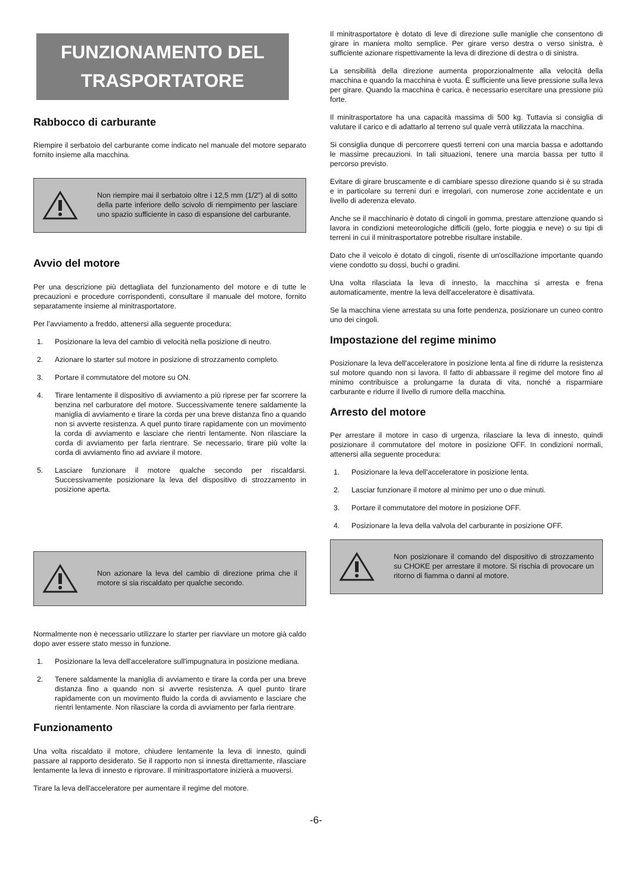FUNZIONAMENTO DEL TRASPORTATORE
Rabbocco di carburante
Riempire il serbatoio del carburante come indicato nel manuale del motore separato fornito insieme alla macchina.
Non riempire mai il serbatoio oltre i 12,5 mm (1/2") al di sotto della parte inferiore dello scivolo di riempimento per lasciare uno spazio sufficiente in caso di espansione del carburante.
Avvio del motore
Per una descrizione più dettagliata del funzionamento del motore e di tutte le precauzioni e procedure corrispondenti, consultare il manuale del motore, fornito separatamente insieme al minitrasportatore.
Per l’avviamento a freddo, attenersi alla seguente procedura:
1. Posizionare la leva del cambio di velocità nella posizione di neutro.
2. Azionare lo starter sul motore in posizione di strozzamento completo.
3. Portare il commutatore del motore su ON.
4. Tirare lentamente il dispositivo di avviamento a più riprese per far scorrere la benzina nel carburatore del motore. Successivamente tenere saldamente la maniglia di avviamento e tirare la corda per una breve distanza fino a quando non si avverte resistenza. A quel punto tirare rapidamente con un movimento la corda di avviamento e lasciare che rientri lentamente. Non rilasciare la corda di avviamento per farla rientrare. Se necessario, tirare più volte la corda di avviamento fino ad avviare il motore.
5. Lasciare funzionare il motore qualche secondo per riscaldarsi. Successivamente posizionare la leva del dispositivo di strozzamento in posizione aperta.
Non azionare la leva del cambio di direzione prima che il motore si sia riscaldato per qualche secondo.
Normalmente non è necessario utilizzare lo starter per riavviare un motore già caldo dopo aver essere stato messo in funzione.
1. Posizionare la leva dell'acceleratore sull'impugnatura in posizione mediana.
2. Tenere saldamente la maniglia di avviamento e tirare la corda per una breve distanza fino a quando non si avverte resistenza. A quel punto tirare rapidamente con un movimento fluido la corda di avviamento e lasciare che rientri lentamente. Non rilasciare la corda di avviamento per farla rientrare.
Funzionamento
Una volta riscaldato il motore, chiudere lentamente la leva di innesto, quindi passare al rapporto desiderato. Se il rapporto non si innesta direttamente, rilasciare lentamente la leva di innesto e riprovare. Il minitrasportatore inizierà a muoversi.
Tirare la leva dell'acceleratore per aumentare il regime del motore.
Il minitrasportatore è dotato di leve di direzione sulle maniglie che consentono di girare in maniera molto semplice. Per girare verso destra o verso sinistra, è sufficiente azionare rispettivamente la leva di direzione di destra o di sinistra.
La sensibilità della direzione aumenta proporzionalmente alla velocità della macchina e quando la macchina è vuota. È sufficiente una lieve pressione sulla leva per girare. Quando la macchina è carica, è necessario esercitare una pressione più forte.
Il minitrasportatore ha una capacità massima di 500 kg. Tuttavia si consiglia di valutare il carico e di adattarlo al terreno sul quale verrà utilizzata la macchina.
Si consiglia dunque di percorrere questi terreni con una marcia bassa e adottando le massime precauzioni. In tali situazioni, tenere una marcia bassa per tutto il percorso previsto.
Evitare di girare bruscamente e di cambiare spesso direzione quando si è su strada e in particolare su terreni duri e irregolari, con numerose zone accidentate e un livello di aderenza elevato.
Anche se il macchinario è dotato di cingoli in gomma, prestare attenzione quando si lavora in condizioni meteorologiche difficili (gelo, forte pioggia e neve) o su tipi di terreni in cui il minitrasportatore potrebbe risultare instabile.
Dato che il veicolo è dotato di cingoli, risente di un'oscillazione importante quando viene condotto su dossi, buchi o gradini.
Una volta rilasciata la leva di innesto, la macchina si arresta e frena automaticamente, mentre la leva dell'acceleratore è disattivata.
Se la macchina viene arrestata su una forte pendenza, posizionare un cuneo contro uno dei cingoli.
Impostazione del regime minimo
Posizionare la leva dell'acceleratore in posizione lenta al fine di ridurre la resistenza sul motore quando non si lavora. Il fatto di abbassare il regime del motore fino al minimo contribuisce a prolungarne la durata di vita, nonché a risparmiare carburante e ridurre il livello di rumore della macchina.
Arresto del motore
Per arrestare il motore in caso di urgenza, rilasciare la leva di innesto, quindi posizionare il commutatore del motore in posizione OFF. In condizioni normali, attenersi alla seguente procedura:
1. Posizionare la leva dell'acceleratore in posizione lenta.
2. Lasciar funzionare il motore al minimo per uno o due minuti.
3. Portare il commutatore del motore in posizione OFF.
4. Posizionare la leva della valvola del carburante in posizione OFF.
Non posizionare il comando del dispositivo di strozzamento su CHOKE per arrestare il motore. Si rischia di provocare un ritorno di fiamma o danni al motore.
-6-